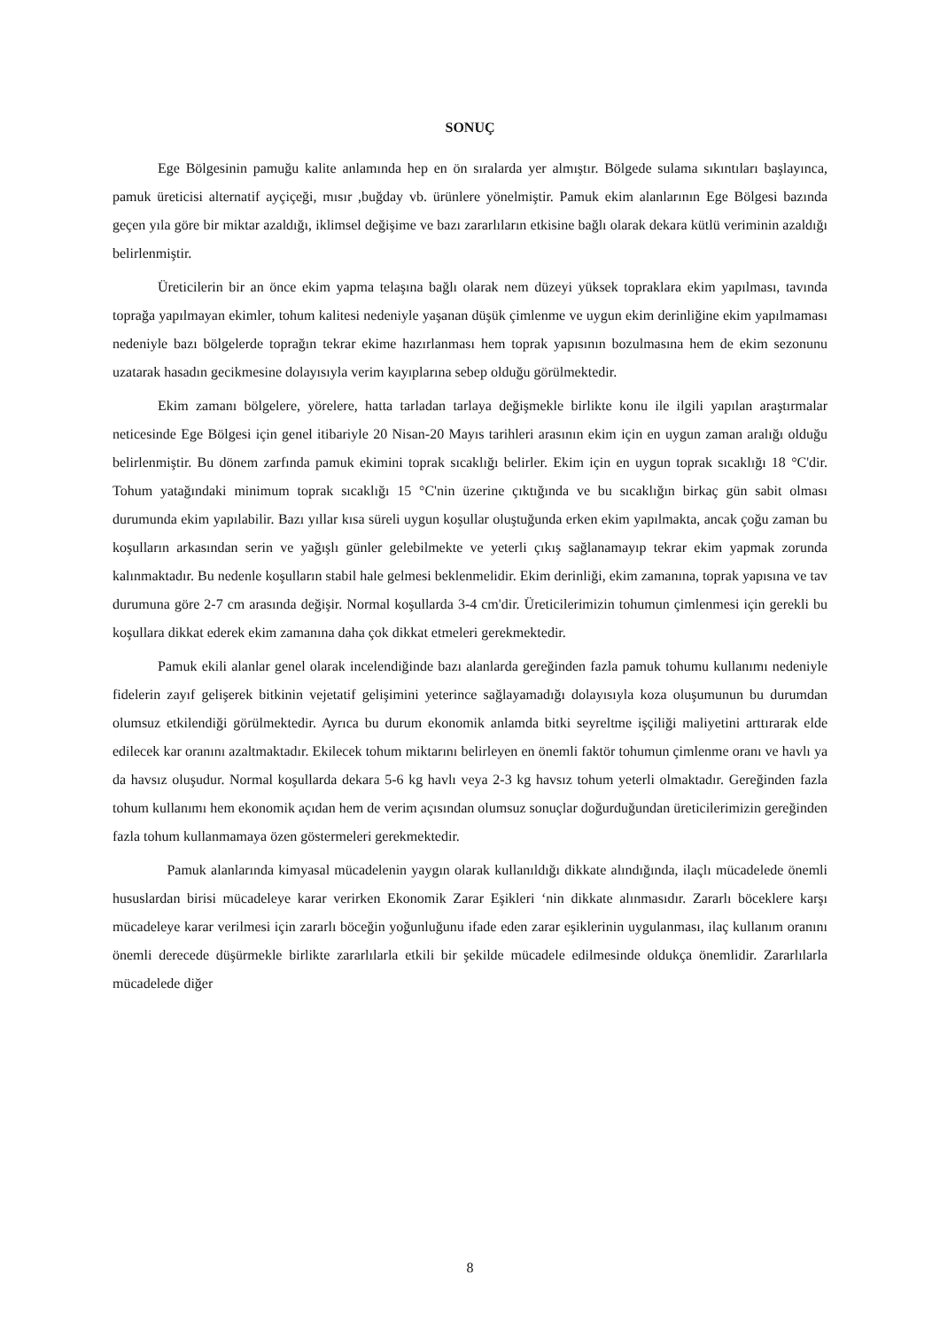SONUÇ
Ege Bölgesinin pamuğu kalite anlamında hep en ön sıralarda yer almıştır. Bölgede sulama sıkıntıları başlayınca, pamuk üreticisi alternatif ayçiçeği, mısır ,buğday vb. ürünlere yönelmiştir. Pamuk ekim alanlarının Ege Bölgesi bazında geçen yıla göre bir miktar azaldığı, iklimsel değişime ve bazı zararlıların etkisine bağlı olarak dekara kütlü veriminin azaldığı belirlenmiştir.
Üreticilerin bir an önce ekim yapma telaşına bağlı olarak nem düzeyi yüksek topraklara ekim yapılması, tavında toprağa yapılmayan ekimler, tohum kalitesi nedeniyle yaşanan düşük çimlenme ve uygun ekim derinliğine ekim yapılmaması nedeniyle bazı bölgelerde toprağın tekrar ekime hazırlanması hem toprak yapısının bozulmasına hem de ekim sezonunu uzatarak hasadın gecikmesine dolayısıyla verim kayıplarına sebep olduğu görülmektedir.
Ekim zamanı bölgelere, yörelere, hatta tarladan tarlaya değişmekle birlikte konu ile ilgili yapılan araştırmalar neticesinde Ege Bölgesi için genel itibariyle 20 Nisan-20 Mayıs tarihleri arasının ekim için en uygun zaman aralığı olduğu belirlenmiştir. Bu dönem zarfında pamuk ekimini toprak sıcaklığı belirler. Ekim için en uygun toprak sıcaklığı 18 °C'dir. Tohum yatağındaki minimum toprak sıcaklığı 15 °C'nin üzerine çıktığında ve bu sıcaklığın birkaç gün sabit olması durumunda ekim yapılabilir. Bazı yıllar kısa süreli uygun koşullar oluştuğunda erken ekim yapılmakta, ancak çoğu zaman bu koşulların arkasından serin ve yağışlı günler gelebilmekte ve yeterli çıkış sağlanamayıp tekrar ekim yapmak zorunda kalınmaktadır. Bu nedenle koşulların stabil hale gelmesi beklenmelidir. Ekim derinliği, ekim zamanına, toprak yapısına ve tav durumuna göre 2-7 cm arasında değişir. Normal koşullarda 3-4 cm'dir. Üreticilerimizin tohumun çimlenmesi için gerekli bu koşullara dikkat ederek ekim zamanına daha çok dikkat etmeleri gerekmektedir.
Pamuk ekili alanlar genel olarak incelendiğinde bazı alanlarda gereğinden fazla pamuk tohumu kullanımı nedeniyle fidelerin zayıf gelişerek bitkinin vejetatif gelişimini yeterince sağlayamadığı dolayısıyla koza oluşumunun bu durumdan olumsuz etkilendiği görülmektedir. Ayrıca bu durum ekonomik anlamda bitki seyreltme işçiliği maliyetini arttırarak elde edilecek kar oranını azaltmaktadır. Ekilecek tohum miktarını belirleyen en önemli faktör tohumun çimlenme oranı ve havlı ya da havsız oluşudur. Normal koşullarda dekara 5-6 kg havlı veya 2-3 kg havsız tohum yeterli olmaktadır. Gereğinden fazla tohum kullanımı hem ekonomik açıdan hem de verim açısından olumsuz sonuçlar doğurduğundan üreticilerimizin gereğinden fazla tohum kullanmamaya özen göstermeleri gerekmektedir.
Pamuk alanlarında kimyasal mücadelenin yaygın olarak kullanıldığı dikkate alındığında, ilaçlı mücadelede önemli hususlardan birisi mücadeleye karar verirken Ekonomik Zarar Eşikleri ‘nin dikkate alınmasıdır. Zararlı böceklere karşı mücadeleye karar verilmesi için zararlı böceğin yoğunluğunu ifade eden zarar eşiklerinin uygulanması, ilaç kullanım oranını önemli derecede düşürmekle birlikte zararlılarla etkili bir şekilde mücadele edilmesinde oldukça önemlidir. Zararlılarla mücadelede diğer
8